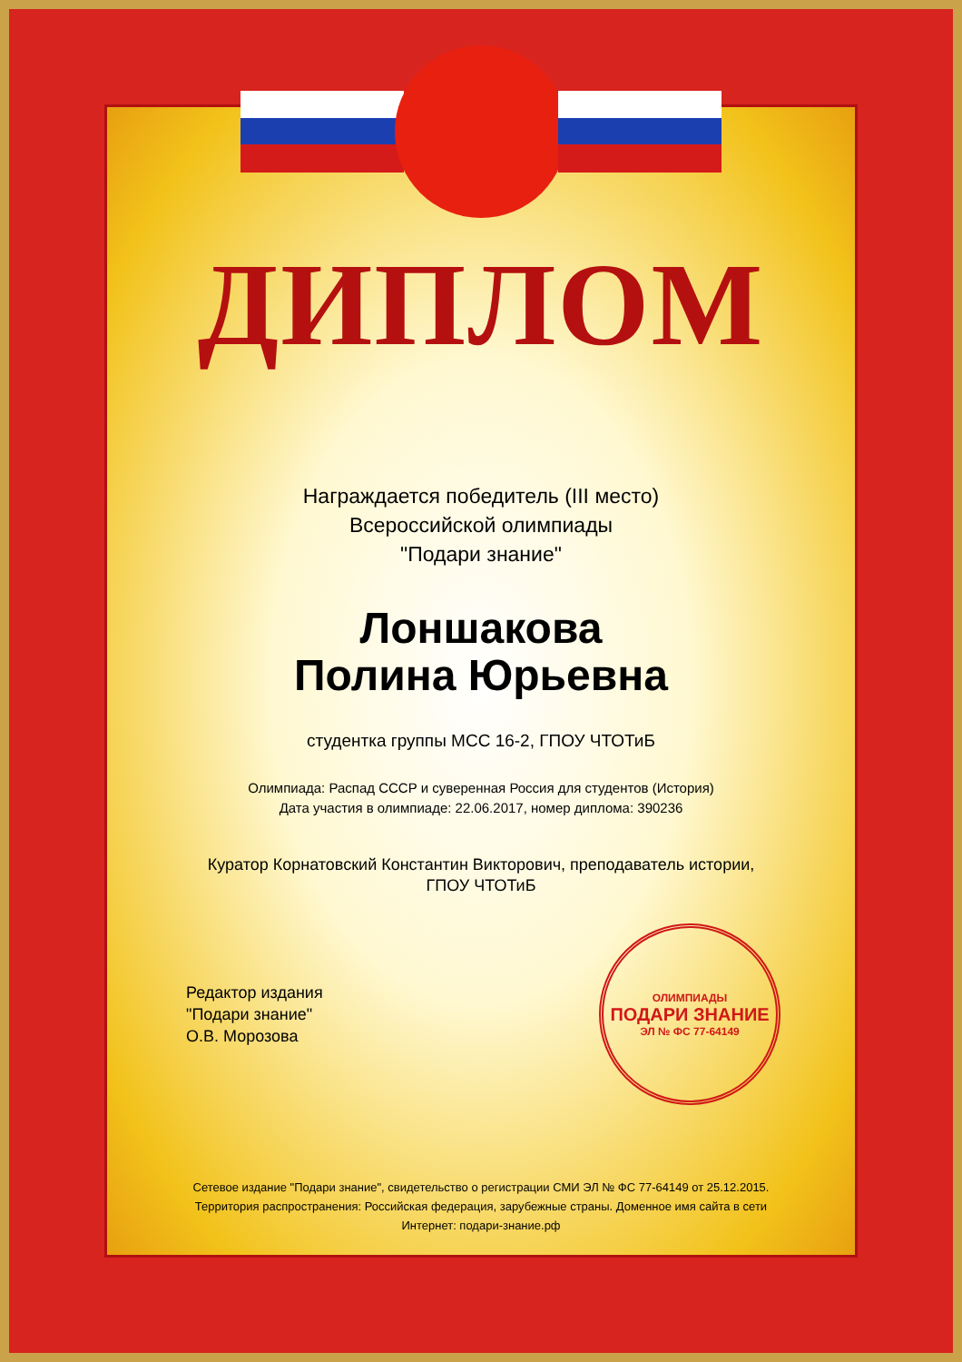ДИПЛОМ
Награждается победитель (III место)
Всероссийской олимпиады
"Подари знание"
Лоншакова
Полина Юрьевна
студентка группы МСС 16-2, ГПОУ ЧТОТиБ
Олимпиада: Распад СССР и суверенная Россия для студентов (История)
Дата участия в олимпиаде: 22.06.2017, номер диплома: 390236
Куратор Корнатовский Константин Викторович, преподаватель истории,
ГПОУ ЧТОТиБ
Редактор издания
"Подари знание"
О.В. Морозова
ОЛИМПИАДЫ
ПОДАРИ ЗНАНИЕ
ЭЛ № ФС 77-64149
Сетевое издание "Подари знание", свидетельство о регистрации СМИ ЭЛ № ФС 77-64149 от 25.12.2015. Территория распространения: Российская федерация, зарубежные страны. Доменное имя сайта в сети Интернет: подари-знание.рф